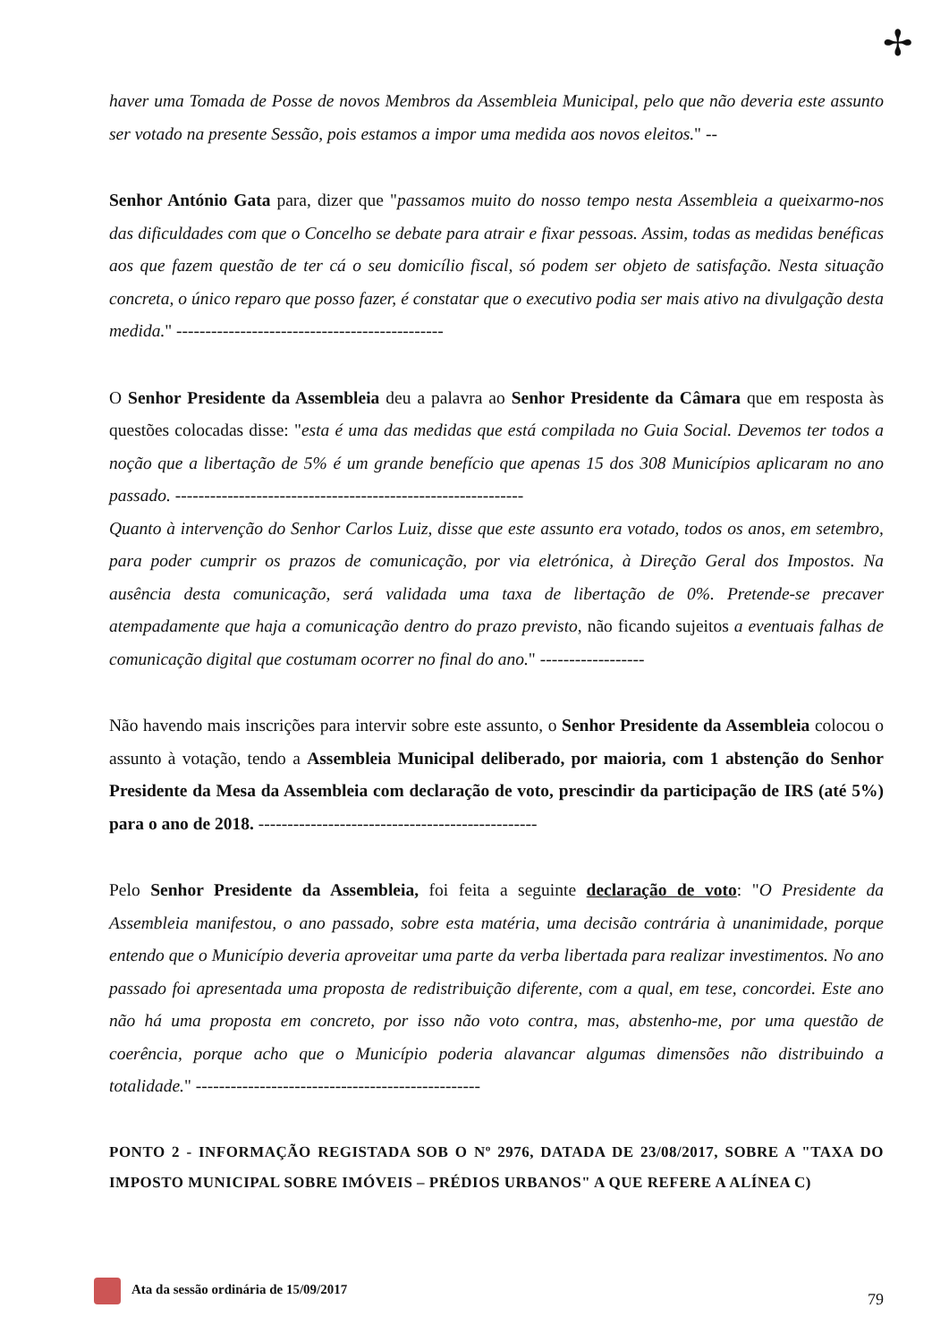✢
haver uma Tomada de Posse de novos Membros da Assembleia Municipal, pelo que não deveria este assunto ser votado na presente Sessão, pois estamos a impor uma medida aos novos eleitos." --
Senhor António Gata para, dizer que "passamos muito do nosso tempo nesta Assembleia a queixarmo-nos das dificuldades com que o Concelho se debate para atrair e fixar pessoas. Assim, todas as medidas benéficas aos que fazem questão de ter cá o seu domicílio fiscal, só podem ser objeto de satisfação. Nesta situação concreta, o único reparo que posso fazer, é constatar que o executivo podia ser mais ativo na divulgação desta medida." ----------------------------------------------
O Senhor Presidente da Assembleia deu a palavra ao Senhor Presidente da Câmara que em resposta às questões colocadas disse: "esta é uma das medidas que está compilada no Guia Social. Devemos ter todos a noção que a libertação de 5% é um grande benefício que apenas 15 dos 308 Municípios aplicaram no ano passado. ------------------------------------------------------------
Quanto à intervenção do Senhor Carlos Luiz, disse que este assunto era votado, todos os anos, em setembro, para poder cumprir os prazos de comunicação, por via eletrónica, à Direção Geral dos Impostos. Na ausência desta comunicação, será validada uma taxa de libertação de 0%. Pretende-se precaver atempadamente que haja a comunicação dentro do prazo previsto, não ficando sujeitos a eventuais falhas de comunicação digital que costumam ocorrer no final do ano." ------------------
Não havendo mais inscrições para intervir sobre este assunto, o Senhor Presidente da Assembleia colocou o assunto à votação, tendo a Assembleia Municipal deliberado, por maioria, com 1 abstenção do Senhor Presidente da Mesa da Assembleia com declaração de voto, prescindir da participação de IRS (até 5%) para o ano de 2018. ------------------------------------------------
Pelo Senhor Presidente da Assembleia, foi feita a seguinte declaração de voto: "O Presidente da Assembleia manifestou, o ano passado, sobre esta matéria, uma decisão contrária à unanimidade, porque entendo que o Município deveria aproveitar uma parte da verba libertada para realizar investimentos. No ano passado foi apresentada uma proposta de redistribuição diferente, com a qual, em tese, concordei. Este ano não há uma proposta em concreto, por isso não voto contra, mas, abstenho-me, por uma questão de coerência, porque acho que o Município poderia alavancar algumas dimensões não distribuindo a totalidade." -------------------------------------------------
PONTO 2 - INFORMAÇÃO REGISTADA SOB O Nº 2976, DATADA DE 23/08/2017, SOBRE A "TAXA DO IMPOSTO MUNICIPAL SOBRE IMÓVEIS – PRÉDIOS URBANOS" A QUE REFERE A ALÍNEA C)
Ata da sessão ordinária de 15/09/2017
79